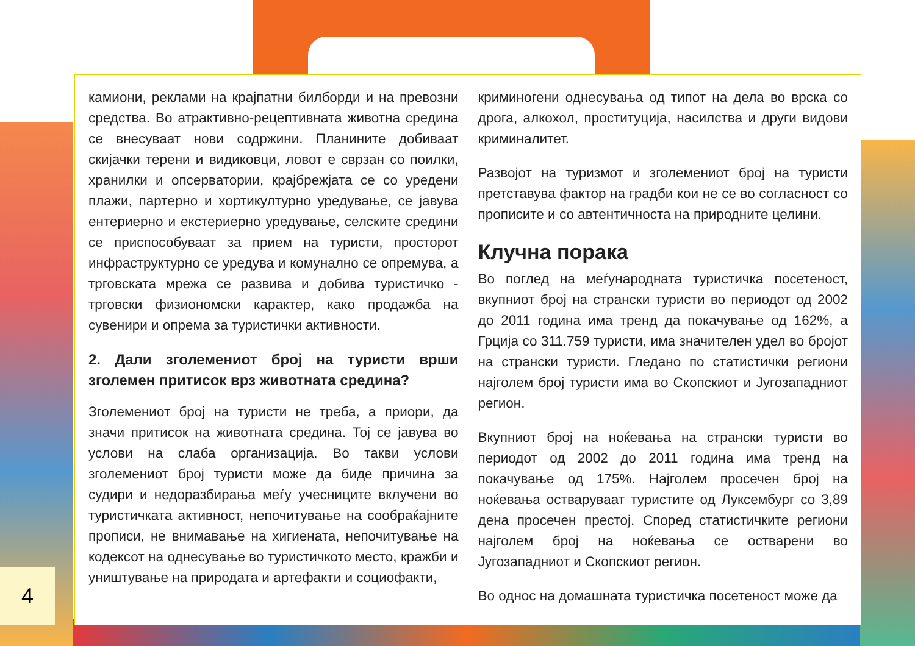камиони, реклами на крајпатни билборди и на превозни средства. Во атрактивно-рецептивната животна средина се внесуваат нови содржини. Планините добиваат скијачки терени и видиковци, ловот е сврзан со поилки, хранилки и опсерватории, крајбрежјата се со уредени плажи, партерно и хортикултурно уредување, се јавува ентериерно и екстериерно уредување, селските средини се приспособуваат за прием на туристи, просторот инфраструктурно се уредува и комунално се опремува, а трговската мрежа се развива и добива туристичко - трговски физиономски карактер, како продажба на сувенири и опрема за туристички активности.
2. Дали зголемениот број на туристи врши зголемен притисок врз животната средина?
Зголемениот број на туристи не треба, а приори, да значи притисок на животната средина. Тој се јавува во услови на слаба организација. Во такви услови зголемениот број туристи може да биде причина за судири и недоразбирања меѓу учесниците вклучени во туристичката активност, непочитување на сообраќајните прописи, не внимавање на хигиената, непочитување на кодексот на однесување во туристичкото место, кражби и уништување на природата и артефакти и социофакти,
криминогени однесувања од типот на дела во врска со дрога, алкохол, проституција, насилства и други видови криминалитет.
Развојот на туризмот и зголемениот број на туристи претставува фактор на градби кои не се во согласност со прописите и со автентичноста на природните целини.
Клучна порака
Во поглед на меѓународната туристичка посетеност, вкупниот број на странски туристи во периодот од 2002 до 2011 година има тренд да покачување од 162%, а Грција со 311.759 туристи, има значителен удел во бројот на странски туристи. Гледано по статистички региони најголем број туристи има во Скопскиот и Југозападниот регион.
Вкупниот број на ноќевања на странски туристи во периодот од 2002 до 2011 година има тренд на покачување од 175%. Најголем просечен број на ноќевања остваруваат туристите од Луксембург со 3,89 дена просечен престој. Според статистичките региони најголем број на ноќевања се остварени во Југозападниот и Скопскиот регион.
Во однос на домашната туристичка посетеност може да
4